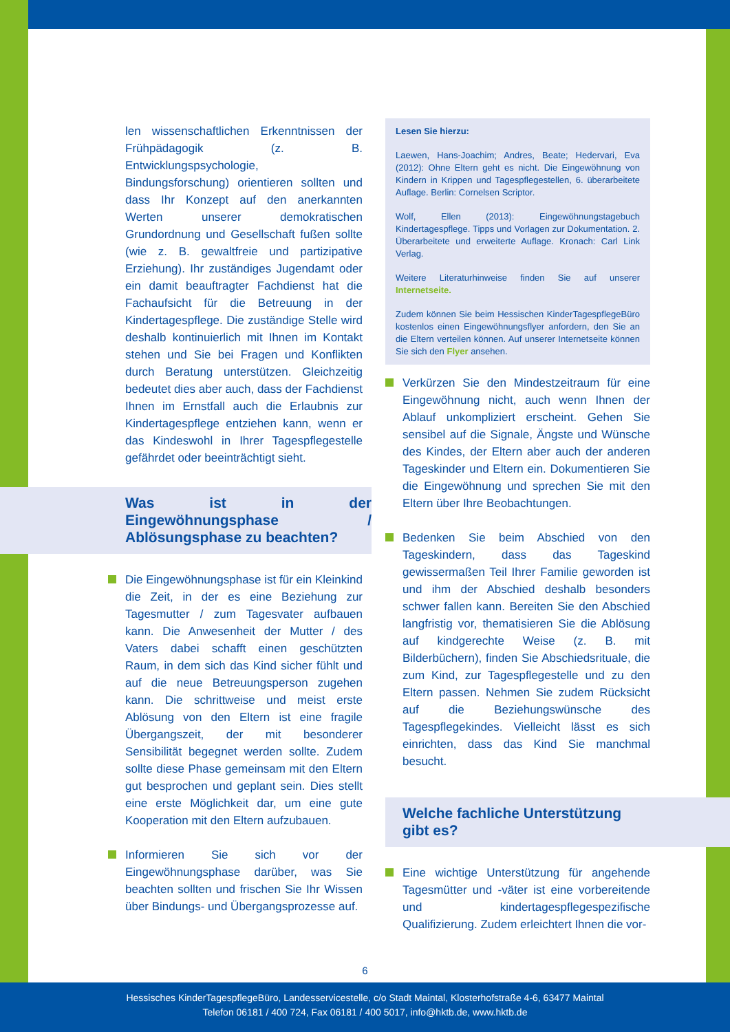len wissenschaftlichen Erkenntnissen der Frühpädagogik (z. B. Entwicklungspsychologie, Bindungsforschung) orientieren sollten und dass Ihr Konzept auf den anerkannten Werten unserer demokratischen Grundordnung und Gesellschaft fußen sollte (wie z. B. gewaltfreie und partizipative Erziehung). Ihr zuständiges Jugendamt oder ein damit beauftragter Fachdienst hat die Fachaufsicht für die Betreuung in der Kindertagespflege. Die zuständige Stelle wird deshalb kontinuierlich mit Ihnen im Kontakt stehen und Sie bei Fragen und Konflikten durch Beratung unterstützen. Gleichzeitig bedeutet dies aber auch, dass der Fachdienst Ihnen im Ernstfall auch die Erlaubnis zur Kindertagespflege entziehen kann, wenn er das Kindeswohl in Ihrer Tagespflegestelle gefährdet oder beeinträchtigt sieht.
Was ist in der Eingewöhnungsphase / Ablösungsphase zu beachten?
Die Eingewöhnungsphase ist für ein Kleinkind die Zeit, in der es eine Beziehung zur Tagesmutter / zum Tagesvater aufbauen kann. Die Anwesenheit der Mutter / des Vaters dabei schafft einen geschützten Raum, in dem sich das Kind sicher fühlt und auf die neue Betreuungsperson zugehen kann. Die schrittweise und meist erste Ablösung von den Eltern ist eine fragile Übergangszeit, der mit besonderer Sensibilität begegnet werden sollte. Zudem sollte diese Phase gemeinsam mit den Eltern gut besprochen und geplant sein. Dies stellt eine erste Möglichkeit dar, um eine gute Kooperation mit den Eltern aufzubauen.
Informieren Sie sich vor der Eingewöhnungsphase darüber, was Sie beachten sollten und frischen Sie Ihr Wissen über Bindungs- und Übergangsprozesse auf.
Lesen Sie hierzu:
Laewen, Hans-Joachim; Andres, Beate; Hedervari, Eva (2012): Ohne Eltern geht es nicht. Die Eingewöhnung von Kindern in Krippen und Tagespflegestellen, 6. überarbeitete Auflage. Berlin: Cornelsen Scriptor.
Wolf, Ellen (2013): Eingewöhnungstagebuch Kindertagespflege. Tipps und Vorlagen zur Dokumentation. 2. Überarbeitete und erweiterte Auflage. Kronach: Carl Link Verlag.
Weitere Literaturhinweise finden Sie auf unserer Internetseite.
Zudem können Sie beim Hessischen KinderTagespflegeBüro kostenlos einen Eingewöhnungsflyer anfordern, den Sie an die Eltern verteilen können. Auf unserer Internetseite können Sie sich den Flyer ansehen.
Verkürzen Sie den Mindestzeitraum für eine Eingewöhnung nicht, auch wenn Ihnen der Ablauf unkompliziert erscheint. Gehen Sie sensibel auf die Signale, Ängste und Wünsche des Kindes, der Eltern aber auch der anderen Tageskinder und Eltern ein. Dokumentieren Sie die Eingewöhnung und sprechen Sie mit den Eltern über Ihre Beobachtungen.
Bedenken Sie beim Abschied von den Tageskindern, dass das Tageskind gewissermaßen Teil Ihrer Familie geworden ist und ihm der Abschied deshalb besonders schwer fallen kann. Bereiten Sie den Abschied langfristig vor, thematisieren Sie die Ablösung auf kindgerechte Weise (z. B. mit Bilderbüchern), finden Sie Abschiedsrituale, die zum Kind, zur Tagespflegestelle und zu den Eltern passen. Nehmen Sie zudem Rücksicht auf die Beziehungswünsche des Tagespflegekindes. Vielleicht lässt es sich einrichten, dass das Kind Sie manchmal besucht.
Welche fachliche Unterstützung
gibt es?
Eine wichtige Unterstützung für angehende Tagesmütter und -väter ist eine vorbereitende und kindertagespflegespezifische Qualifizierung. Zudem erleichtert Ihnen die vor-
6
Hessisches KinderTagespflegeBüro, Landesservicestelle, c/o Stadt Maintal, Klosterhofstraße 4-6, 63477 Maintal
Telefon 06181 / 400 724, Fax 06181 / 400 5017, info@hktb.de, www.hktb.de